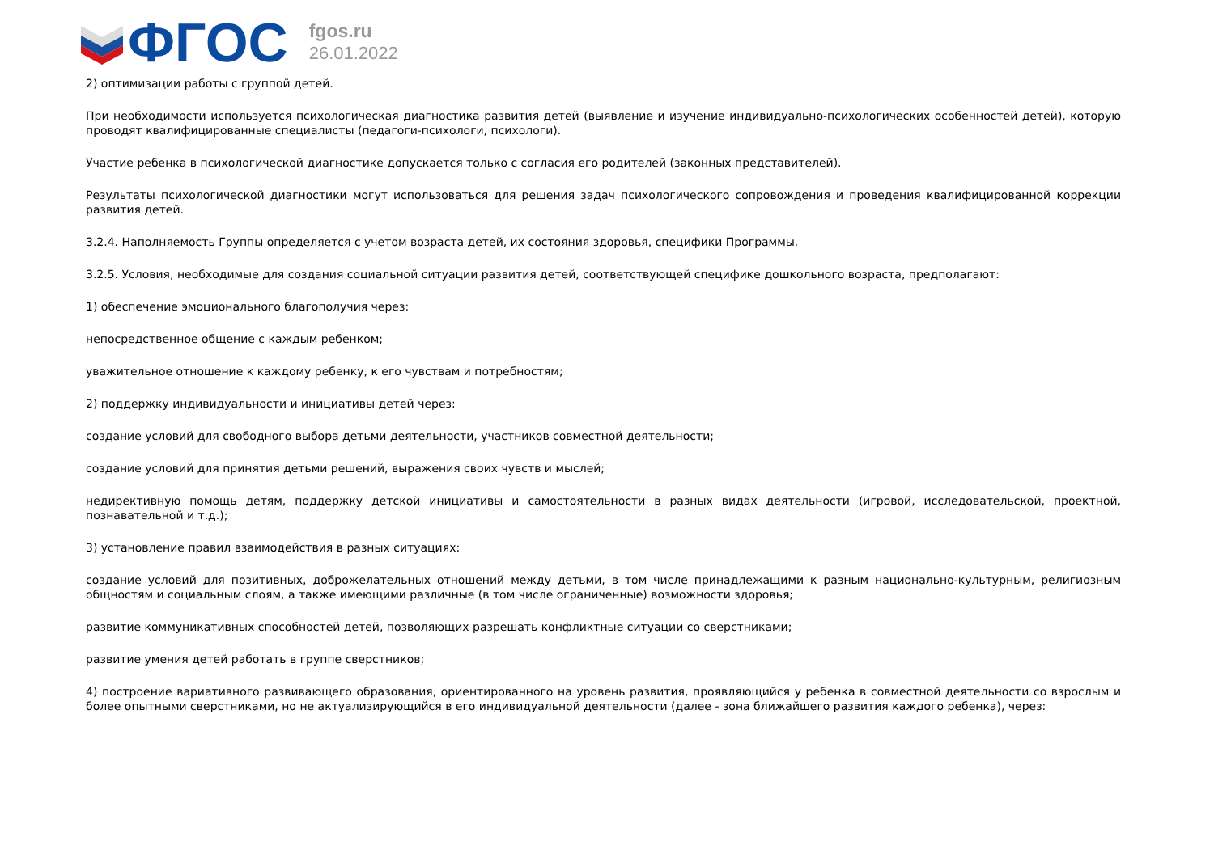ФГОС
fgos.ru
26.01.2022
2) оптимизации работы с группой детей.
При необходимости используется психологическая диагностика развития детей (выявление и изучение индивидуально-психологических особенностей детей), которую проводят квалифицированные специалисты (педагоги-психологи, психологи).
Участие ребенка в психологической диагностике допускается только с согласия его родителей (законных представителей).
Результаты психологической диагностики могут использоваться для решения задач психологического сопровождения и проведения квалифицированной коррекции развития детей.
3.2.4. Наполняемость Группы определяется с учетом возраста детей, их состояния здоровья, специфики Программы.
3.2.5. Условия, необходимые для создания социальной ситуации развития детей, соответствующей специфике дошкольного возраста, предполагают:
1) обеспечение эмоционального благополучия через:
непосредственное общение с каждым ребенком;
уважительное отношение к каждому ребенку, к его чувствам и потребностям;
2) поддержку индивидуальности и инициативы детей через:
создание условий для свободного выбора детьми деятельности, участников совместной деятельности;
создание условий для принятия детьми решений, выражения своих чувств и мыслей;
недирективную помощь детям, поддержку детской инициативы и самостоятельности в разных видах деятельности (игровой, исследовательской, проектной, познавательной и т.д.);
3) установление правил взаимодействия в разных ситуациях:
создание условий для позитивных, доброжелательных отношений между детьми, в том числе принадлежащими к разным национально-культурным, религиозным общностям и социальным слоям, а также имеющими различные (в том числе ограниченные) возможности здоровья;
развитие коммуникативных способностей детей, позволяющих разрешать конфликтные ситуации со сверстниками;
развитие умения детей работать в группе сверстников;
4) построение вариативного развивающего образования, ориентированного на уровень развития, проявляющийся у ребенка в совместной деятельности со взрослым и более опытными сверстниками, но не актуализирующийся в его индивидуальной деятельности (далее - зона ближайшего развития каждого ребенка), через: